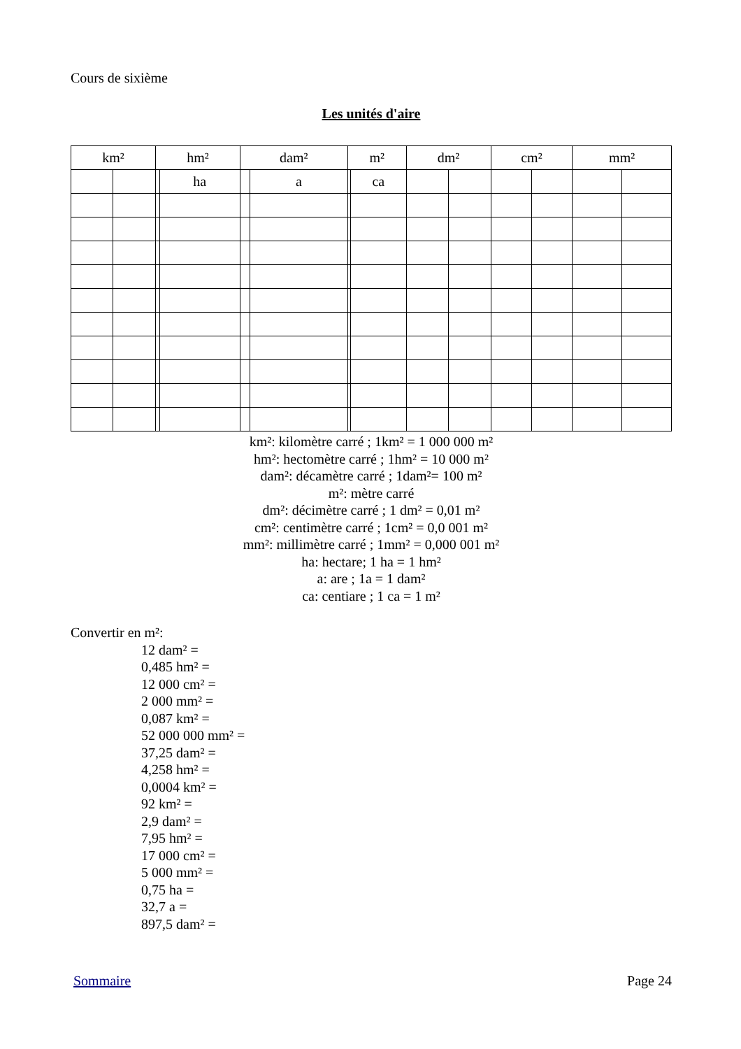Cours de sixième
Les unités d'aire
| km² | | hm² | | dam² | | m² | | dm² | | cm² | | mm² | |
| --- | --- | --- | --- | --- | --- | --- | --- | --- | --- | --- | --- | --- | --- |
| | | | ha | | a | | ca | | | | | | |
km²: kilomètre carré ; 1km² = 1 000 000 m²
hm²: hectomètre carré ; 1hm² = 10 000 m²
dam²: décamètre carré ; 1dam²= 100 m²
m²: mètre carré
dm²: décimètre carré ; 1 dm² = 0,01 m²
cm²: centimètre carré ; 1cm² = 0,0 001 m²
mm²: millimètre carré ; 1mm² = 0,000 001 m²
ha: hectare; 1 ha = 1 hm²
a: are ; 1a = 1 dam²
ca: centiare ; 1 ca = 1 m²
Convertir en m²:
12 dam² =
0,485 hm² =
12 000 cm² =
2 000 mm² =
0,087 km² =
52 000 000 mm² =
37,25 dam² =
4,258 hm² =
0,0004 km² =
92 km² =
2,9 dam² =
7,95 hm² =
17 000 cm² =
5 000 mm² =
0,75 ha =
32,7 a =
897,5 dam² =
Sommaire Page 24